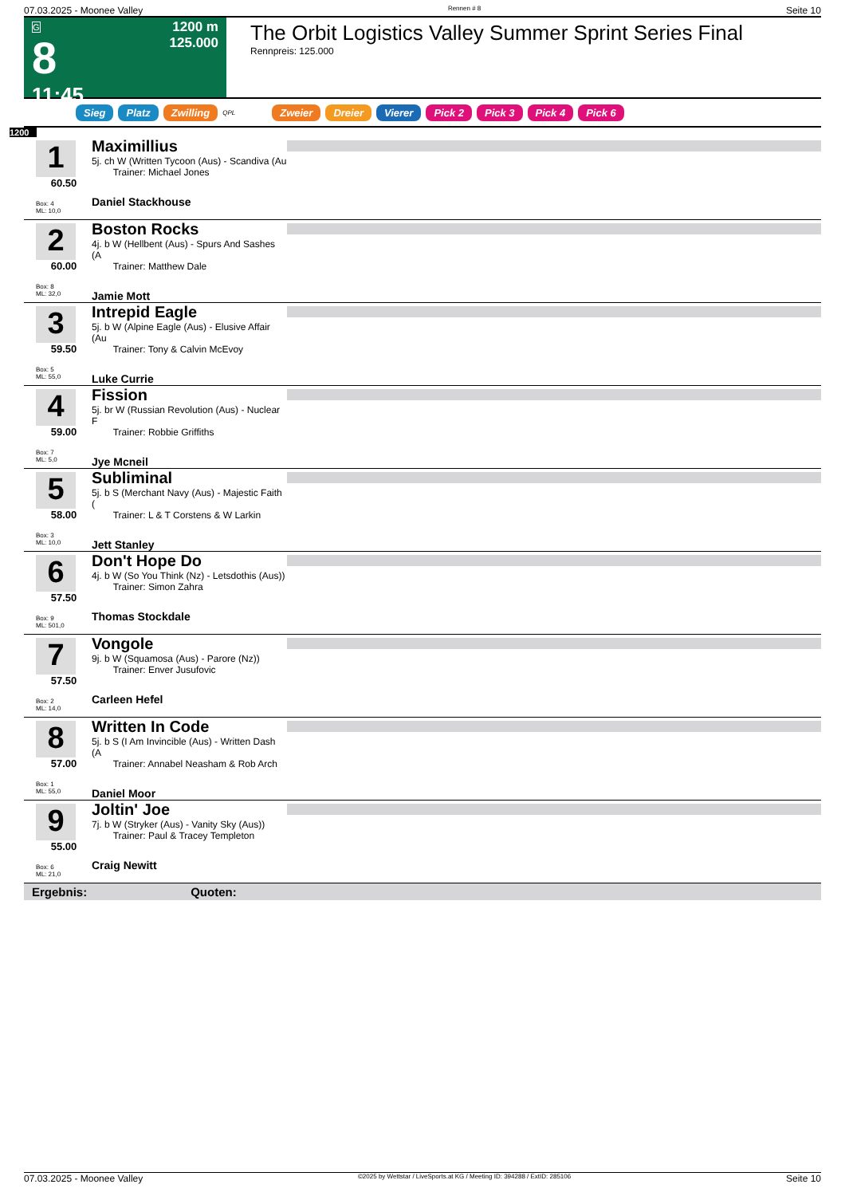07.03.2025 - Moonee Valley Rennen # 8 Seite 10
G
8
11:45
1200 m
125.000
The Orbit Logistics Valley Summer Sprint Series Final
Rennpreis: 125.000
Sieg Platz Zwilling QPL Zweier Dreier Vierer Pick 2 Pick 3 Pick 4 Pick 6
1200
1
60.50
Box: 4
ML: 10,0
Maximillius
5j. ch W (Written Tycoon (Aus) - Scandiva (Au
Trainer: Michael Jones
Daniel Stackhouse
2
60.00
Box: 8
ML: 32,0
Boston Rocks
4j. b W (Hellbent (Aus) - Spurs And Sashes (A
Trainer: Matthew Dale
Jamie Mott
3
59.50
Box: 5
ML: 55,0
Intrepid Eagle
5j. b W (Alpine Eagle (Aus) - Elusive Affair (Au
Trainer: Tony & Calvin McEvoy
Luke Currie
4
59.00
Box: 7
ML: 5,0
Fission
5j. br W (Russian Revolution (Aus) - Nuclear F
Trainer: Robbie Griffiths
Jye Mcneil
5
58.00
Box: 3
ML: 10,0
Subliminal
5j. b S (Merchant Navy (Aus) - Majestic Faith (
Trainer: L & T Corstens & W Larkin
Jett Stanley
6
57.50
Box: 9
ML: 501,0
Don't Hope Do
4j. b W (So You Think (Nz) - Letsdothis (Aus))
Trainer: Simon Zahra
Thomas Stockdale
7
57.50
Box: 2
ML: 14,0
Vongole
9j. b W (Squamosa (Aus) - Parore (Nz))
Trainer: Enver Jusufovic
Carleen Hefel
8
57.00
Box: 1
ML: 55,0
Written In Code
5j. b S (I Am Invincible (Aus) - Written Dash (A
Trainer: Annabel Neasham & Rob Arch
Daniel Moor
9
55.00
Box: 6
ML: 21,0
Joltin' Joe
7j. b W (Stryker (Aus) - Vanity Sky (Aus))
Trainer: Paul & Tracey Templeton
Craig Newitt
Ergebnis: Quoten:
07.03.2025 - Moonee Valley ©2025 by Wettstar / LiveSports.at KG / Meeting ID: 394288 / ExtID: 285106 Seite 10